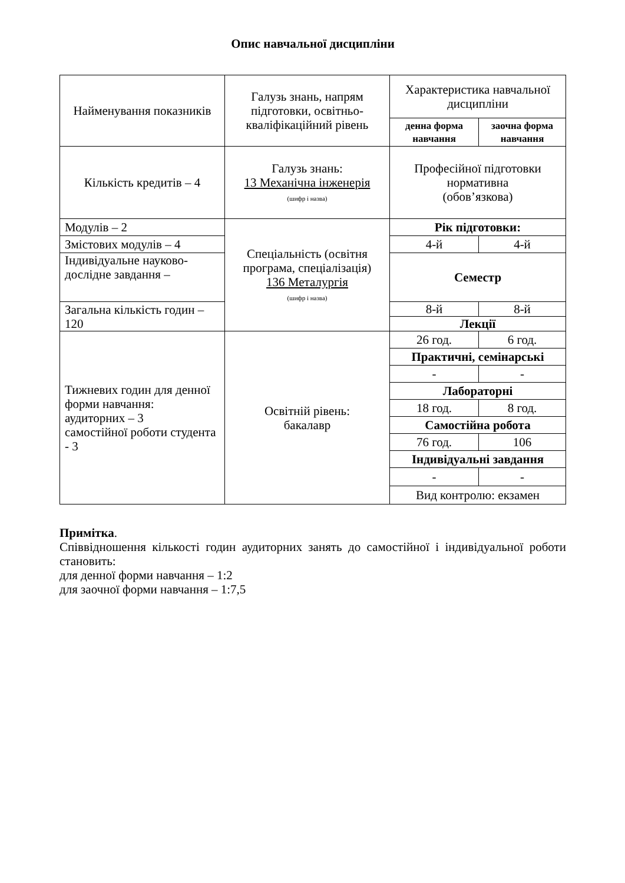Опис навчальної дисципліни
| Найменування показників | Галузь знань, напрям підготовки, освітньо-кваліфікаційний рівень | Характеристика навчальної дисципліни | |
| --- | --- | --- | --- |
| | | денна форма навчання | заочна форма навчання |
| Кількість кредитів – 4 | Галузь знань: 13 Механічна інженерія (шифр і назва) | Професійної підготовки нормативна (обов’язкова) | |
| Модулів – 2 | Спеціальність (освітня програма, спеціалізація) 136 Металургія (шифр і назва) | Рік підготовки: | |
| Змістових модулів – 4 | | 4-й | 4-й |
| Індивідуальне науково-дослідне завдання – | | Семестр | |
| Загальна кількість годин – 120 | | 8-й | 8-й |
| | | Лекції | |
| Тижневих годин для денної форми навчання: аудиторних – 3 самостійної роботи студента - 3 | Освітній рівень: бакалавр | 26 год. | 6 год. |
| | | Практичні, семінарські | |
| | | - | - |
| | | Лабораторні | |
| | | 18 год. | 8 год. |
| | | Самостійна робота | |
| | | 76 год. | 106 |
| | | Індивідуальні завдання | |
| | | - | - |
| | | Вид контролю: екзамен | |
Примітка.
Співвідношення кількості годин аудиторних занять до самостійної і індивідуальної роботи становить:
для денної форми навчання – 1:2
для заочної форми навчання – 1:7,5